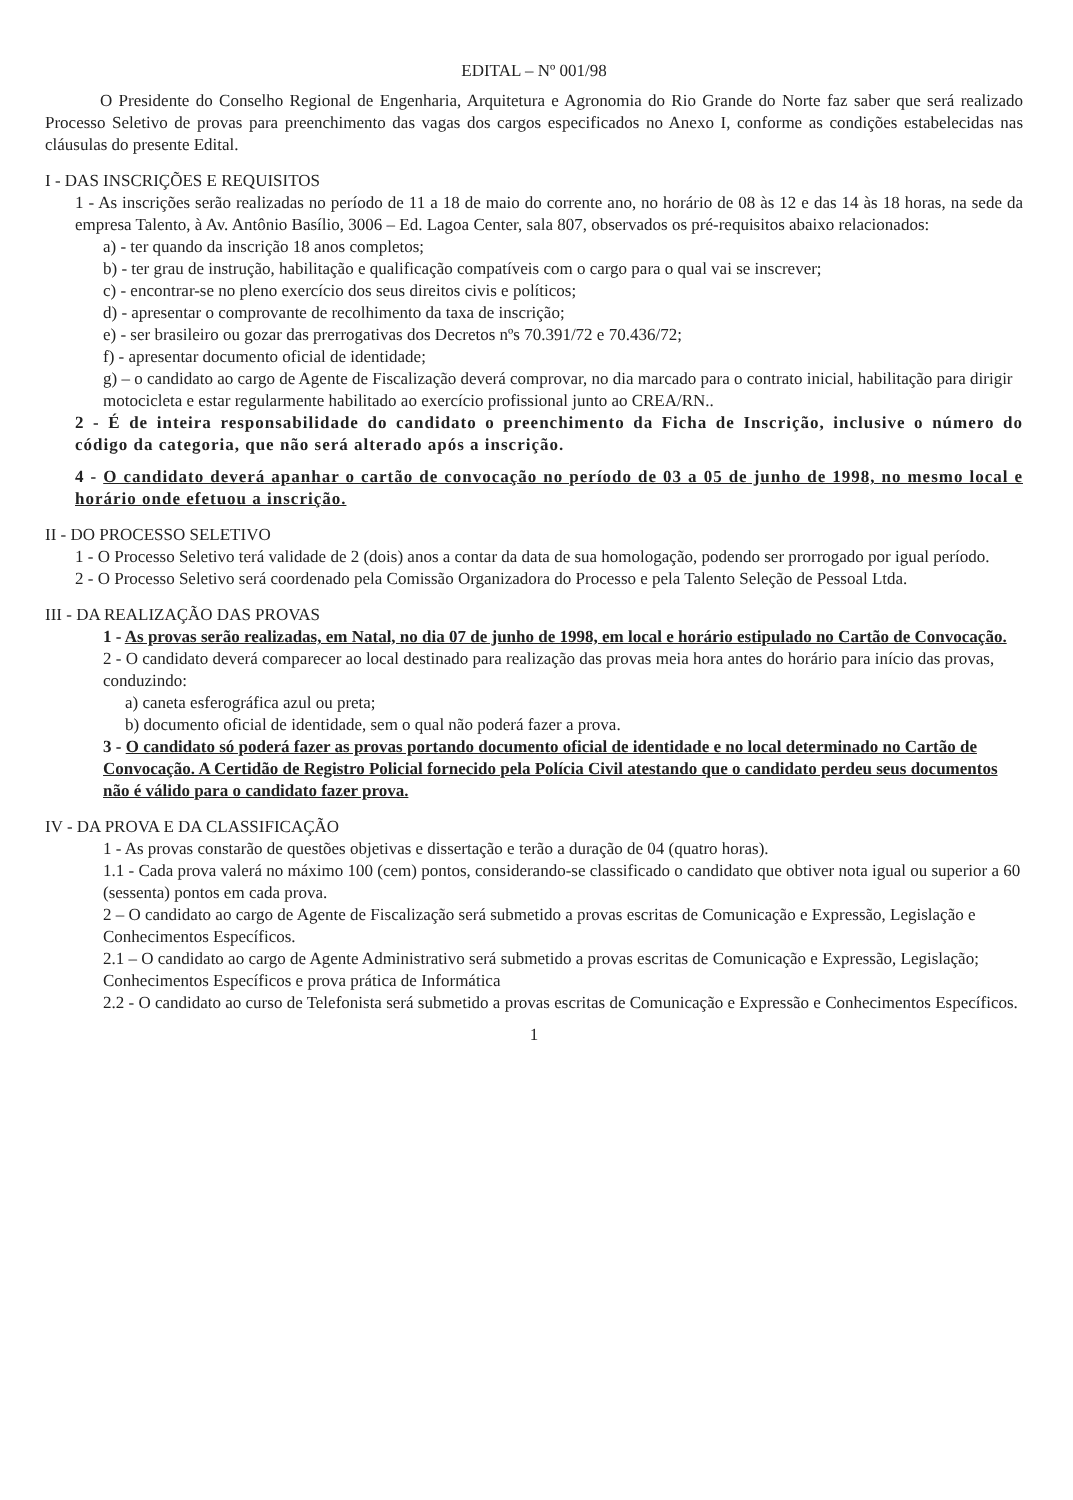EDITAL – Nº 001/98
O Presidente do Conselho Regional de Engenharia, Arquitetura e Agronomia do Rio Grande do Norte faz saber que será realizado Processo Seletivo de provas para preenchimento das vagas dos cargos especificados no Anexo I, conforme as condições estabelecidas nas cláusulas do presente Edital.
I - DAS INSCRIÇÕES E REQUISITOS
1 - As inscrições serão realizadas no período de 11 a 18 de maio do corrente ano, no horário de 08 às 12 e das 14 às 18 horas, na sede da empresa Talento, à Av. Antônio Basílio, 3006 – Ed. Lagoa Center, sala 807, observados os pré-requisitos abaixo relacionados:
a) - ter quando da inscrição 18 anos completos;
b) - ter grau de instrução, habilitação e qualificação compatíveis com o cargo para o qual vai se inscrever;
c) - encontrar-se no pleno exercício dos seus direitos civis e políticos;
d) - apresentar o comprovante de recolhimento da taxa de inscrição;
e) - ser brasileiro ou gozar das prerrogativas dos Decretos nºs 70.391/72 e 70.436/72;
f) - apresentar documento oficial de identidade;
g) – o candidato ao cargo de Agente de Fiscalização deverá comprovar, no dia marcado para o contrato inicial, habilitação para dirigir motocicleta e estar regularmente habilitado ao exercício profissional junto ao CREA/RN..
2 - É de inteira responsabilidade do candidato o preenchimento da Ficha de Inscrição, inclusive o número do código da categoria, que não será alterado após a inscrição.
4 - O candidato deverá apanhar o cartão de convocação no período de 03 a 05 de junho de 1998, no mesmo local e horário onde efetuou a inscrição.
II - DO PROCESSO SELETIVO
1 - O Processo Seletivo terá validade de 2 (dois) anos a contar da data de sua homologação, podendo ser prorrogado por igual período.
2 - O Processo Seletivo será coordenado pela Comissão Organizadora do Processo e pela Talento Seleção de Pessoal Ltda.
III - DA REALIZAÇÃO DAS PROVAS
1 - As provas serão realizadas, em Natal, no dia 07 de junho de 1998, em local e horário estipulado no Cartão de Convocação.
2 - O candidato deverá comparecer ao local destinado para realização das provas meia hora antes do horário para início das provas, conduzindo:
a) caneta esferográfica azul ou preta;
b) documento oficial de identidade, sem o qual não poderá fazer a prova.
3 - O candidato só poderá fazer as provas portando documento oficial de identidade e no local determinado no Cartão de Convocação. A Certidão de Registro Policial fornecido pela Polícia Civil atestando que o candidato perdeu seus documentos não é válido para o candidato fazer prova.
IV - DA PROVA E DA CLASSIFICAÇÃO
1 - As provas constarão de questões objetivas e dissertação e terão a duração de 04 (quatro horas).
1.1 - Cada prova valerá no máximo 100 (cem) pontos, considerando-se classificado o candidato que obtiver nota igual ou superior a 60 (sessenta) pontos em cada prova.
2 – O candidato ao cargo de Agente de Fiscalização será submetido a provas escritas de Comunicação e Expressão, Legislação e Conhecimentos Específicos.
2.1 – O candidato ao cargo de Agente Administrativo será submetido a provas escritas de Comunicação e Expressão, Legislação; Conhecimentos Específicos e prova prática de Informática
2.2 - O candidato ao curso de Telefonista será submetido a provas escritas de Comunicação e Expressão e Conhecimentos Específicos.
1